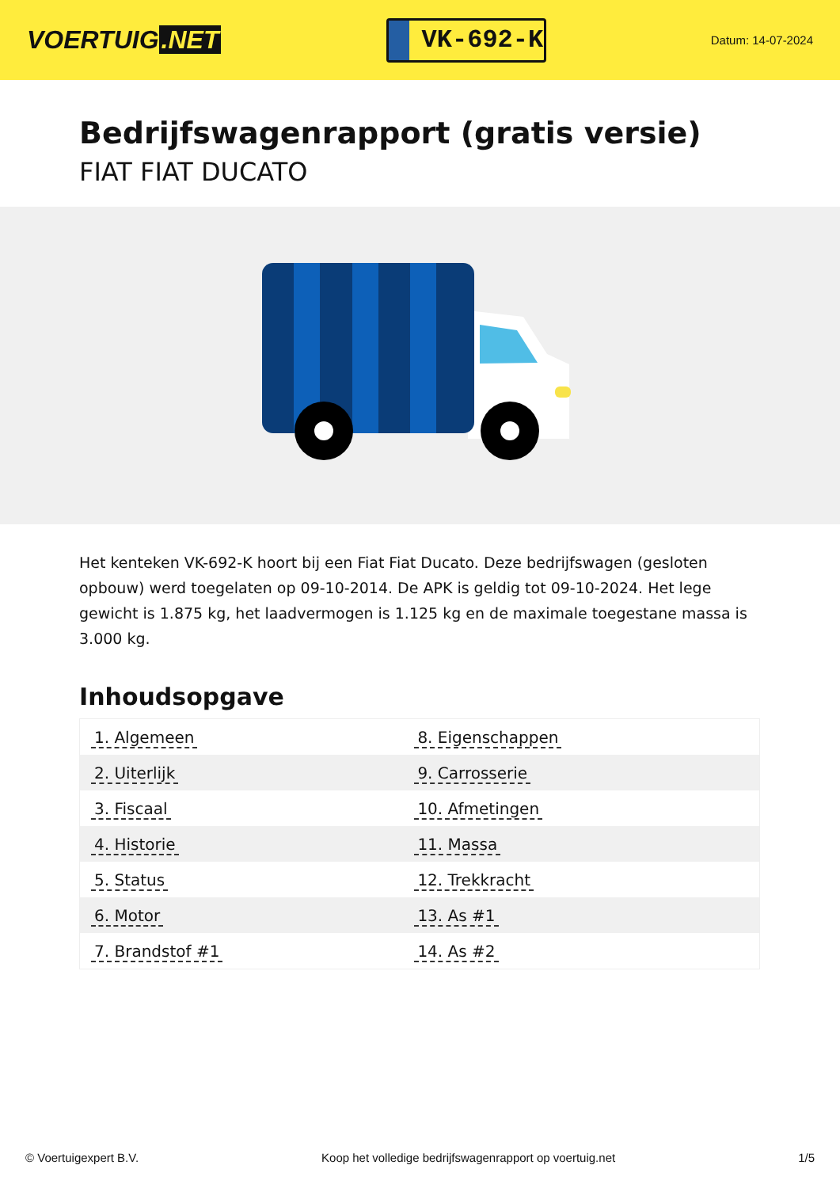VOERTUIG.NET
VK-692-K
Datum: 14-07-2024
Bedrijfswagenrapport (gratis versie)
FIAT FIAT DUCATO
Het kenteken VK-692-K hoort bij een Fiat Fiat Ducato. Deze bedrijfswagen (gesloten opbouw) werd toegelaten op 09-10-2014. De APK is geldig tot 09-10-2024. Het lege gewicht is 1.875 kg, het laadvermogen is 1.125 kg en de maximale toegestane massa is 3.000 kg.
Inhoudsopgave
| 1. Algemeen | 8. Eigenschappen |
| 2. Uiterlijk | 9. Carrosserie |
| 3. Fiscaal | 10. Afmetingen |
| 4. Historie | 11. Massa |
| 5. Status | 12. Trekkracht |
| 6. Motor | 13. As #1 |
| 7. Brandstof #1 | 14. As #2 |
© Voertuigexpert B.V. Koop het volledige bedrijfswagenrapport op voertuig.net 1/5